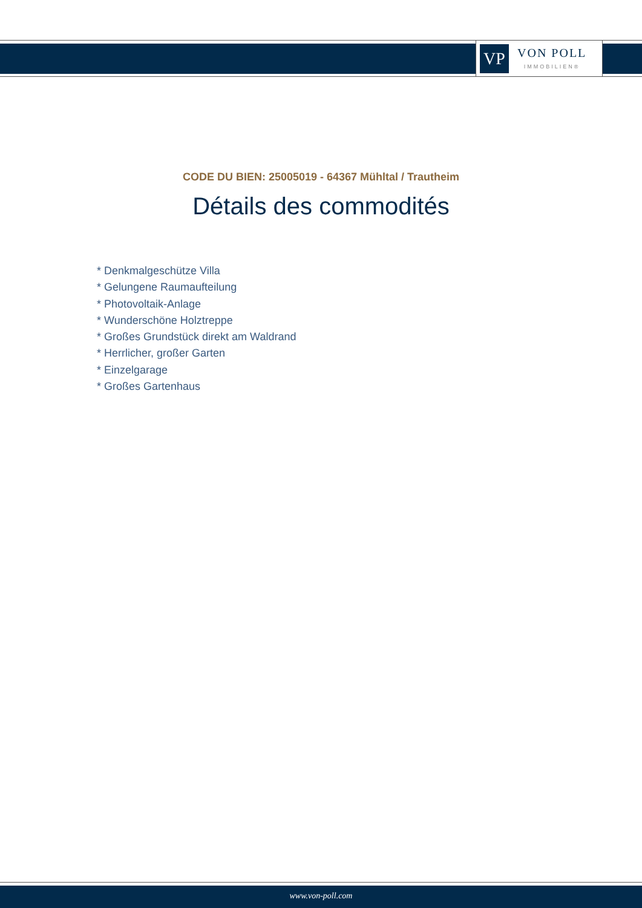VP
VON POLL
IMMOBILIEN®
CODE DU BIEN: 25005019 - 64367 Mühltal / Trautheim
Détails des commodités
* Denkmalgeschütze Villa
* Gelungene Raumaufteilung
* Photovoltaik-Anlage
* Wunderschöne Holztreppe
* Großes Grundstück direkt am Waldrand
* Herrlicher, großer Garten
* Einzelgarage
* Großes Gartenhaus
www.von-poll.com